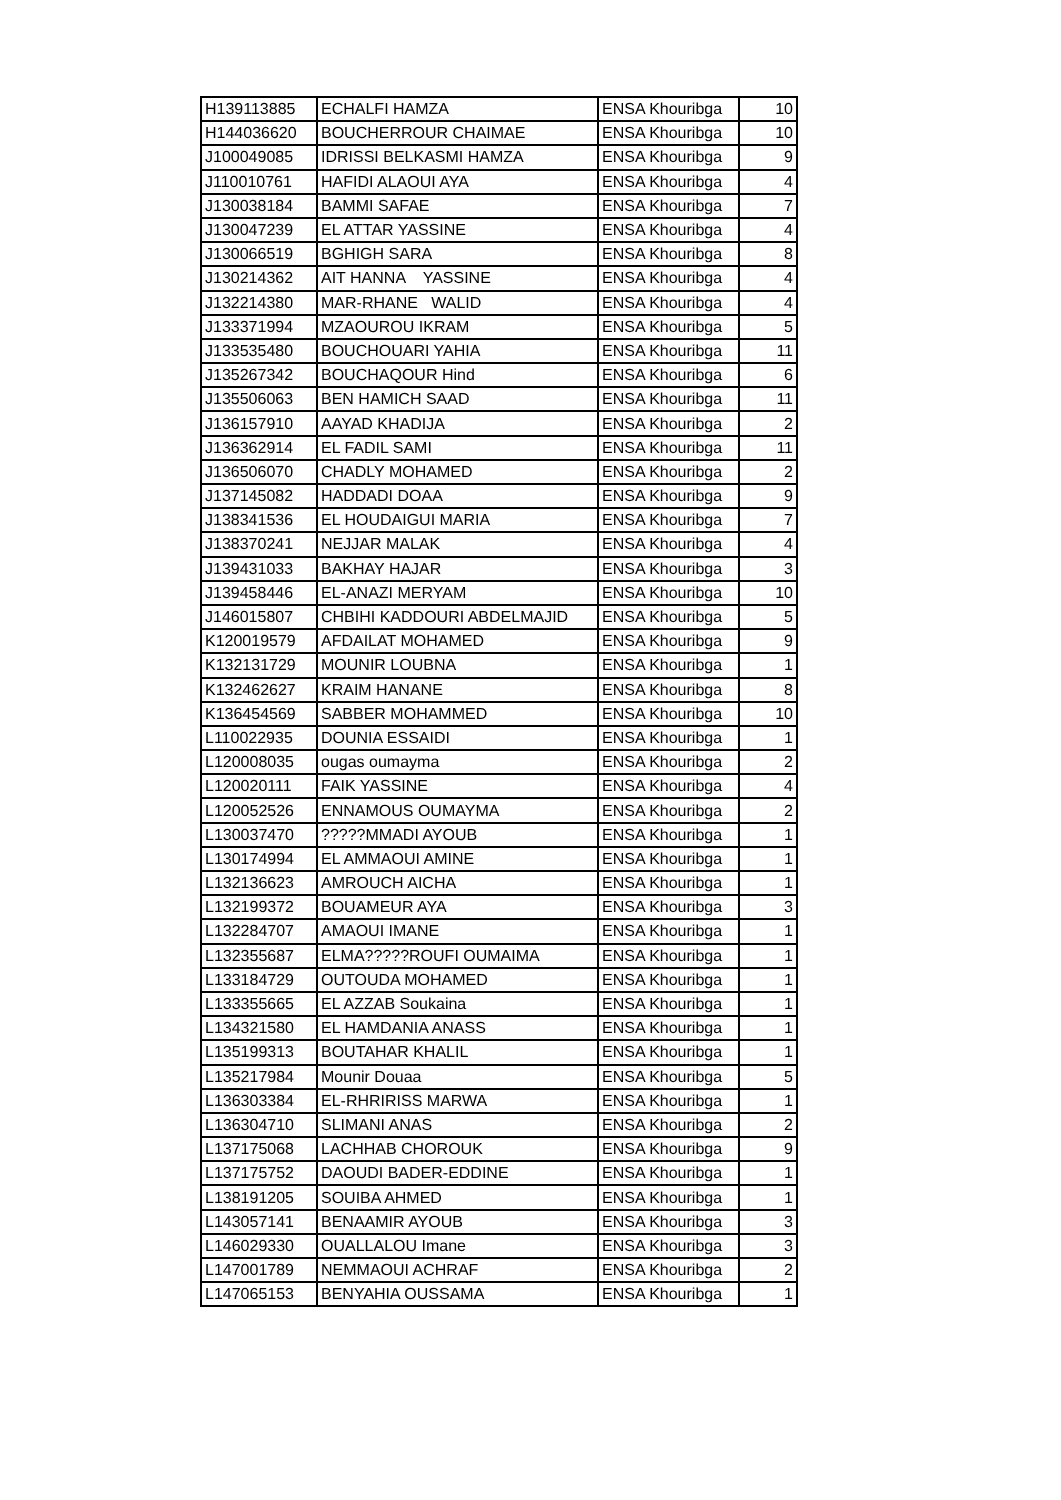| H139113885 | ECHALFI HAMZA | ENSA Khouribga | 10 |
| H144036620 | BOUCHERROUR CHAIMAE | ENSA Khouribga | 10 |
| J100049085 | IDRISSI BELKASMI HAMZA | ENSA Khouribga | 9 |
| J110010761 | HAFIDI ALAOUI AYA | ENSA Khouribga | 4 |
| J130038184 | BAMMI SAFAE | ENSA Khouribga | 7 |
| J130047239 | EL ATTAR YASSINE | ENSA Khouribga | 4 |
| J130066519 | BGHIGH SARA | ENSA Khouribga | 8 |
| J130214362 | AIT HANNA YASSINE | ENSA Khouribga | 4 |
| J132214380 | MAR-RHANE WALID | ENSA Khouribga | 4 |
| J133371994 | MZAOUROU IKRAM | ENSA Khouribga | 5 |
| J133535480 | BOUCHOUARI YAHIA | ENSA Khouribga | 11 |
| J135267342 | BOUCHAQOUR Hind | ENSA Khouribga | 6 |
| J135506063 | BEN HAMICH SAAD | ENSA Khouribga | 11 |
| J136157910 | AAYAD KHADIJA | ENSA Khouribga | 2 |
| J136362914 | EL FADIL SAMI | ENSA Khouribga | 11 |
| J136506070 | CHADLY MOHAMED | ENSA Khouribga | 2 |
| J137145082 | HADDADI DOAA | ENSA Khouribga | 9 |
| J138341536 | EL HOUDAIGUI MARIA | ENSA Khouribga | 7 |
| J138370241 | NEJJAR MALAK | ENSA Khouribga | 4 |
| J139431033 | BAKHAY HAJAR | ENSA Khouribga | 3 |
| J139458446 | EL-ANAZI MERYAM | ENSA Khouribga | 10 |
| J146015807 | CHBIHI KADDOURI ABDELMAJID | ENSA Khouribga | 5 |
| K120019579 | AFDAILAT MOHAMED | ENSA Khouribga | 9 |
| K132131729 | MOUNIR LOUBNA | ENSA Khouribga | 1 |
| K132462627 | KRAIM HANANE | ENSA Khouribga | 8 |
| K136454569 | SABBER MOHAMMED | ENSA Khouribga | 10 |
| L110022935 | DOUNIA ESSAIDI | ENSA Khouribga | 1 |
| L120008035 | ougas oumayma | ENSA Khouribga | 2 |
| L120020111 | FAIK YASSINE | ENSA Khouribga | 4 |
| L120052526 | ENNAMOUS OUMAYMA | ENSA Khouribga | 2 |
| L130037470 | ?????MMADI AYOUB | ENSA Khouribga | 1 |
| L130174994 | EL AMMAOUI AMINE | ENSA Khouribga | 1 |
| L132136623 | AMROUCH AICHA | ENSA Khouribga | 1 |
| L132199372 | BOUAMEUR AYA | ENSA Khouribga | 3 |
| L132284707 | AMAOUI IMANE | ENSA Khouribga | 1 |
| L132355687 | ELMA?????ROUFI OUMAIMA | ENSA Khouribga | 1 |
| L133184729 | OUTOUDA MOHAMED | ENSA Khouribga | 1 |
| L133355665 | EL AZZAB Soukaina | ENSA Khouribga | 1 |
| L134321580 | EL HAMDANIA ANASS | ENSA Khouribga | 1 |
| L135199313 | BOUTAHAR KHALIL | ENSA Khouribga | 1 |
| L135217984 | Mounir Douaa | ENSA Khouribga | 5 |
| L136303384 | EL-RHRIRISS MARWA | ENSA Khouribga | 1 |
| L136304710 | SLIMANI ANAS | ENSA Khouribga | 2 |
| L137175068 | LACHHAB CHOROUK | ENSA Khouribga | 9 |
| L137175752 | DAOUDI BADER-EDDINE | ENSA Khouribga | 1 |
| L138191205 | SOUIBA AHMED | ENSA Khouribga | 1 |
| L143057141 | BENAAMIR AYOUB | ENSA Khouribga | 3 |
| L146029330 | OUALLALOU Imane | ENSA Khouribga | 3 |
| L147001789 | NEMMAOUI ACHRAF | ENSA Khouribga | 2 |
| L147065153 | BENYAHIA OUSSAMA | ENSA Khouribga | 1 |